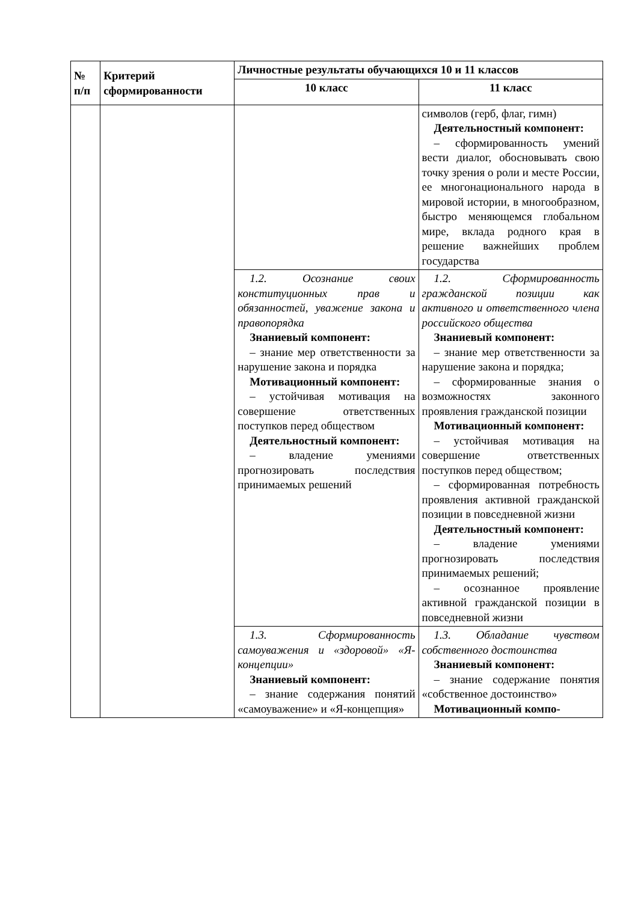| № п/п | Критерий сформированности | Личностные результаты обучающихся 10 и 11 классов | |
| --- | --- | --- | --- |
| | | 10 класс | 11 класс |
| | | | символов (герб, флаг, гимн) Деятельностный компонент: – сформированность умений вести диалог, обосновывать свою точку зрения о роли и месте России, ее многонационального народа в мировой истории, в многообразном, быстро меняющемся глобальном мире, вклада родного края в решение важнейших проблем государства |
| | | 1.2. Осознание своих конституционных прав и обязанностей, уважение закона и правопорядка Знаниевый компонент: – знание мер ответственности за нарушение закона и порядка Мотивационный компонент: – устойчивая мотивация на совершение ответственных поступков перед обществом Деятельностный компонент: – владение умениями прогнозировать последствия принимаемых решений | 1.2. Сформированность гражданской позиции как активного и ответственного члена российского общества Знаниевый компонент: – знание мер ответственности за нарушение закона и порядка; – сформированные знания о возможностях законного проявления гражданской позиции Мотивационный компонент: – устойчивая мотивация на совершение ответственных поступков перед обществом; – сформированная потребность проявления активной гражданской позиции в повседневной жизни Деятельностный компонент: – владение умениями прогнозировать последствия принимаемых решений; – осознанное проявление активной гражданской позиции в повседневной жизни |
| | | 1.3. Сформированность самоуважения и «здоровой» «Я-концепции» Знаниевый компонент: – знание содержания понятий «самоуважение» и «Я-концепция» | 1.3. Обладание чувством собственного достоинства Знаниевый компонент: – знание содержание понятия «собственное достоинство» Мотивационный компо- |